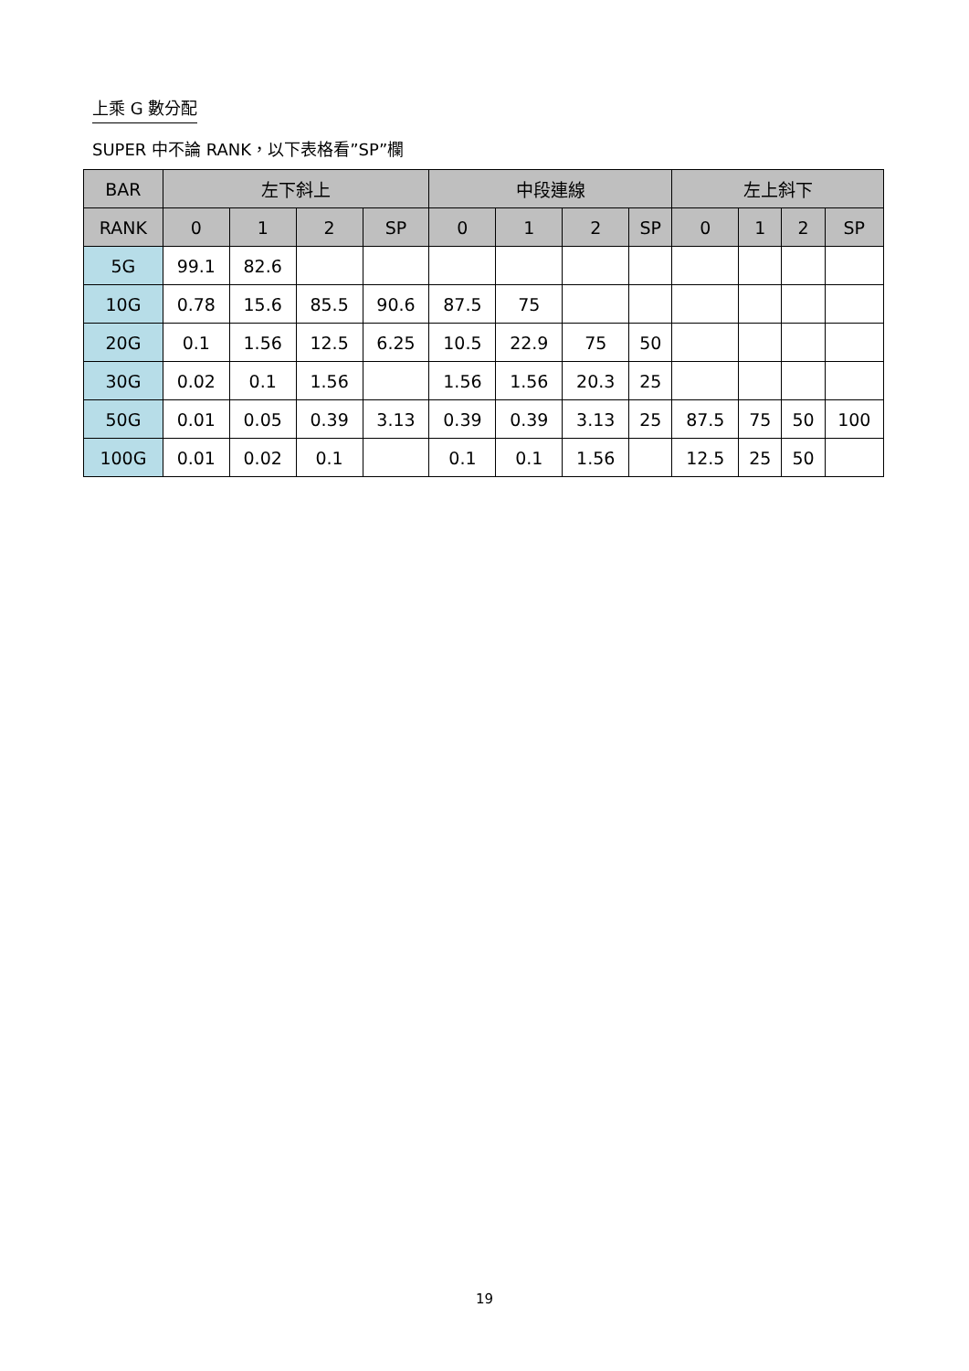上乘 G 數分配
SUPER 中不論 RANK，以下表格看”SP”欄
| BAR | 左下斜上 | | | | 中段連線 | | | | 左上斜下 | | | |
| --- | --- | --- | --- | --- | --- | --- | --- | --- | --- | --- | --- | --- |
| RANK | 0 | 1 | 2 | SP | 0 | 1 | 2 | SP | 0 | 1 | 2 | SP |
| 5G | 99.1 | 82.6 | | | | | | | | | | |
| 10G | 0.78 | 15.6 | 85.5 | 90.6 | 87.5 | 75 | | | | | | |
| 20G | 0.1 | 1.56 | 12.5 | 6.25 | 10.5 | 22.9 | 75 | 50 | | | | |
| 30G | 0.02 | 0.1 | 1.56 | | 1.56 | 1.56 | 20.3 | 25 | | | | |
| 50G | 0.01 | 0.05 | 0.39 | 3.13 | 0.39 | 0.39 | 3.13 | 25 | 87.5 | 75 | 50 | 100 |
| 100G | 0.01 | 0.02 | 0.1 | | 0.1 | 0.1 | 1.56 | | 12.5 | 25 | 50 | |
19